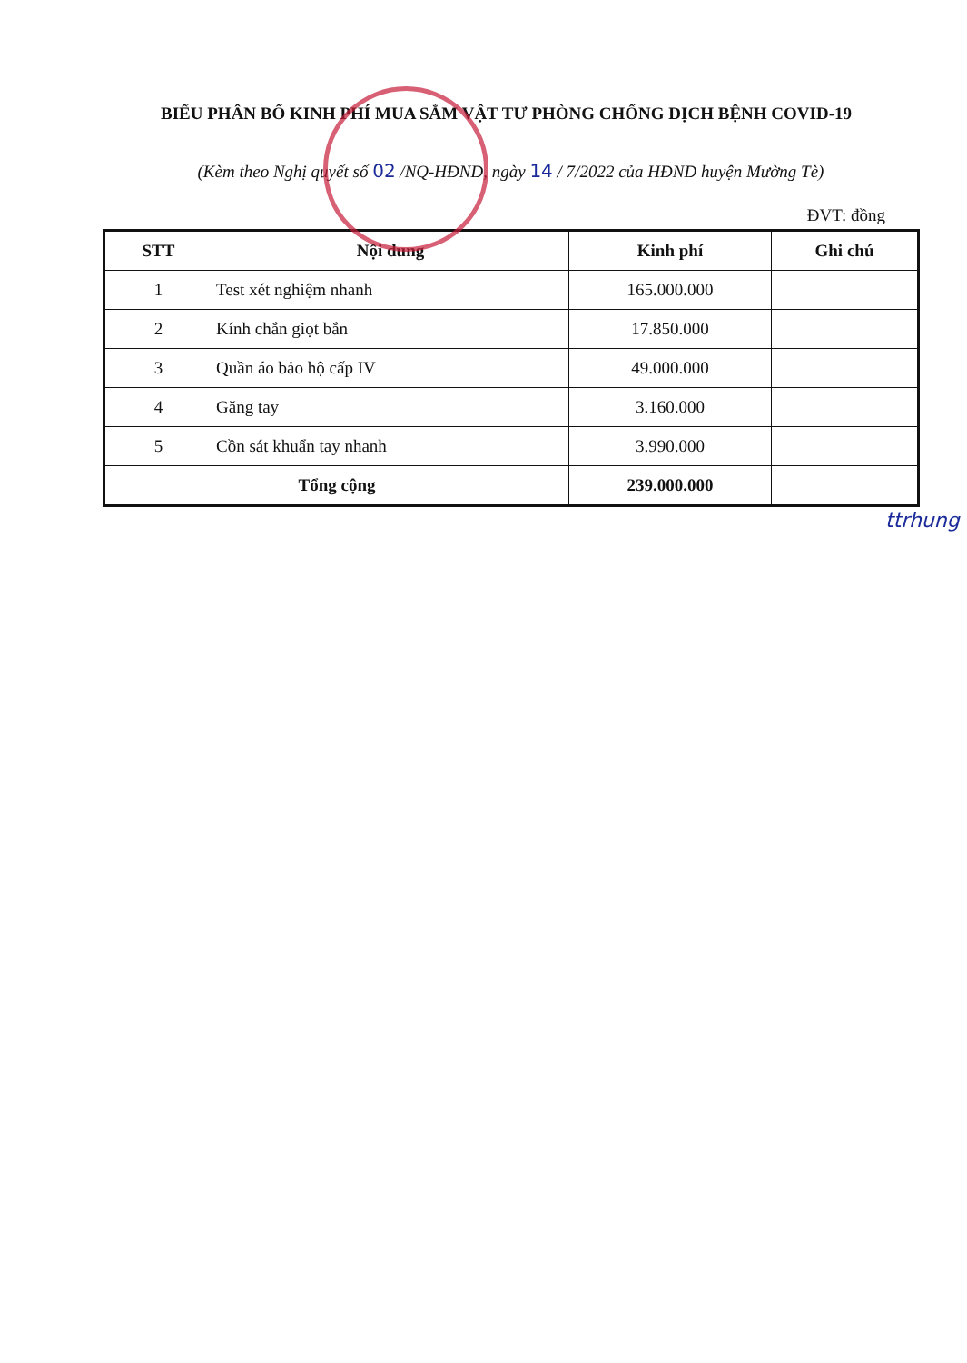BIỂU PHÂN BỔ KINH PHÍ MUA SẮM VẬT TƯ PHÒNG CHỐNG DỊCH BỆNH COVID-19
(Kèm theo Nghị quyết số 02 /NQ-HĐND, ngày 14 / 7/2022 của HĐND huyện Mường Tè)
ĐVT: đồng
| STT | Nội dung | Kinh phí | Ghi chú |
| --- | --- | --- | --- |
| 1 | Test xét nghiệm nhanh | 165.000.000 | |
| 2 | Kính chắn giọt bắn | 17.850.000 | |
| 3 | Quần áo bảo hộ cấp IV | 49.000.000 | |
| 4 | Găng tay | 3.160.000 | |
| 5 | Cồn sát khuẩn tay nhanh | 3.990.000 | |
| Tổng cộng | | 239.000.000 | |
ttrhung